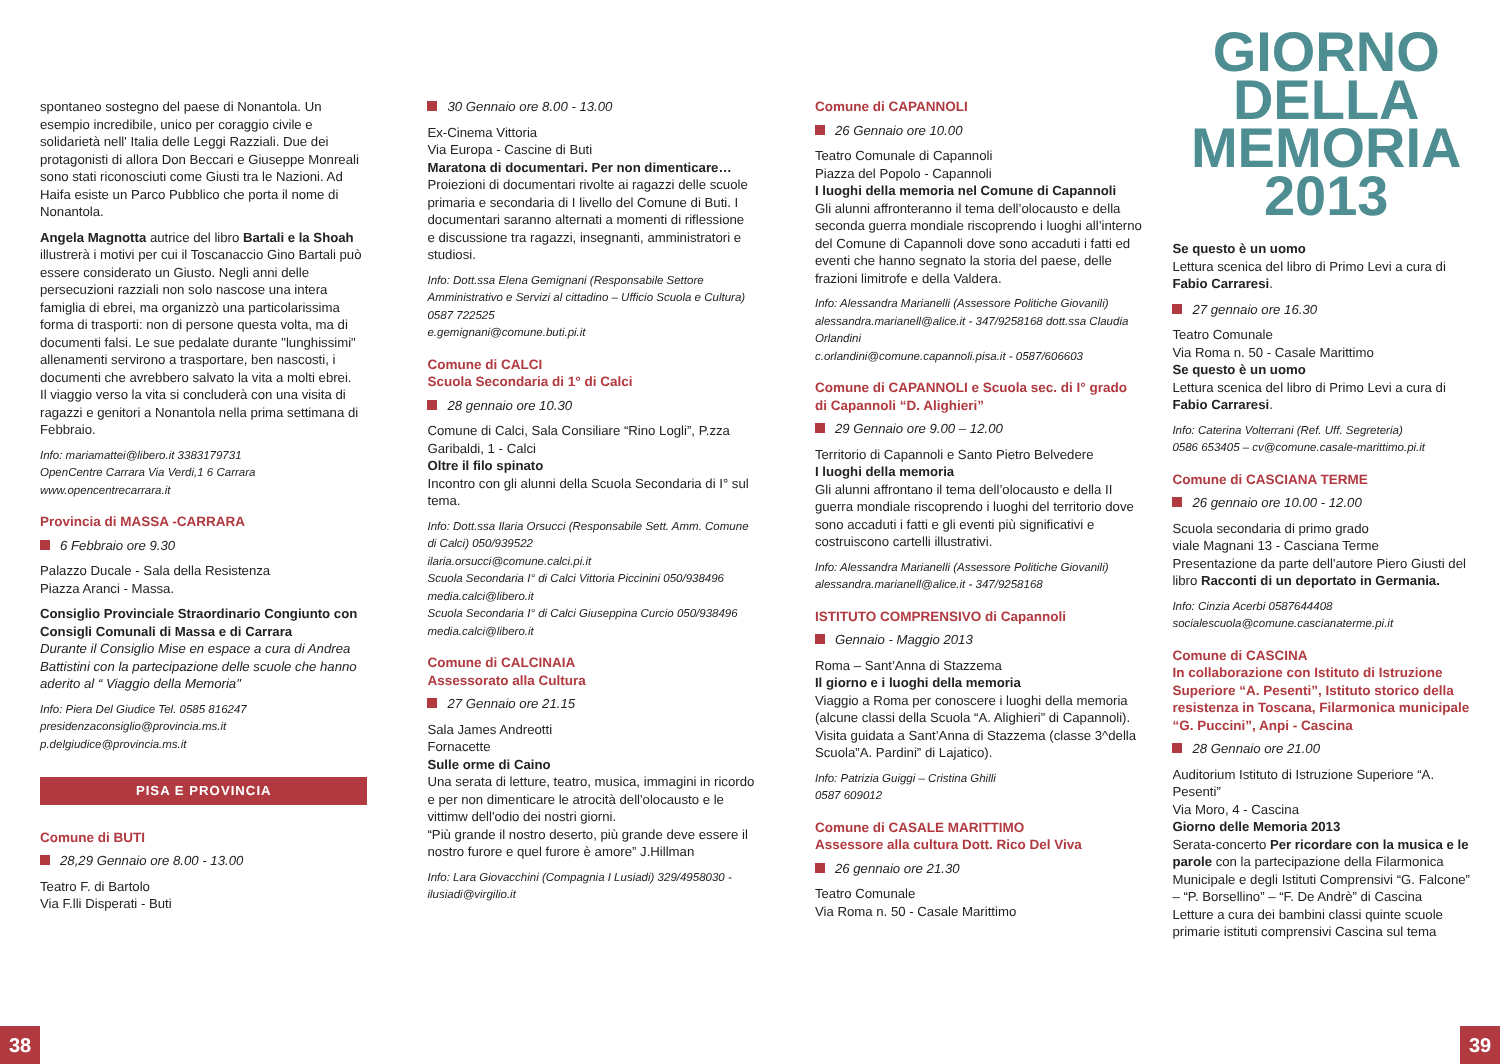spontaneo sostegno del paese di Nonantola. Un esempio incredibile, unico per coraggio civile e solidarietà nell' Italia delle Leggi Razziali. Due dei protagonisti di allora Don Beccari e Giuseppe Monreali sono stati riconosciuti come Giusti tra le Nazioni. Ad Haifa esiste un Parco Pubblico che porta il nome di Nonantola.
Angela Magnotta autrice del libro Bartali e la Shoah illustrerà i motivi per cui il Toscanaccio Gino Bartali può essere considerato un Giusto. Negli anni delle persecuzioni razziali non solo nascose una intera famiglia di ebrei, ma organizzò una particolarissima forma di trasporti: non di persone questa volta, ma di documenti falsi. Le sue pedalate durante "lunghissimi" allenamenti servirono a trasportare, ben nascosti, i documenti che avrebbero salvato la vita a molti ebrei.
Il viaggio verso la vita si concluderà con una visita di ragazzi e genitori a Nonantola nella prima settimana di Febbraio.
Info: mariamattei@libero.it 3383179731
OpenCentre Carrara Via Verdi,1 6 Carrara
www.opencentrecarrara.it
Provincia di MASSA -CARRARA
6 Febbraio ore 9.30
Palazzo Ducale - Sala della Resistenza
Piazza Aranci - Massa.
Consiglio Provinciale Straordinario Congiunto con Consigli Comunali di Massa e di Carrara
Durante il Consiglio Mise en espace a cura di Andrea Battistini con la partecipazione delle scuole che hanno aderito al “ Viaggio della Memoria"
Info: Piera Del Giudice Tel. 0585 816247
presidenzaconsiglio@provincia.ms.it
p.delgiudice@provincia.ms.it
PISA E PROVINCIA
Comune di BUTI
28,29 Gennaio ore 8.00 - 13.00
Teatro F. di Bartolo
Via F.lli Disperati - Buti
30 Gennaio ore 8.00 - 13.00
Ex-Cinema Vittoria
Via Europa - Cascine di Buti
Maratona di documentari. Per non dimenticare…
Proiezioni di documentari rivolte ai ragazzi delle scuole primaria e secondaria di I livello del Comune di Buti. I documentari saranno alternati a momenti di riflessione e discussione tra ragazzi, insegnanti, amministratori e studiosi.
Info: Dott.ssa Elena Gemignani (Responsabile Settore Amministrativo e Servizi al cittadino – Ufficio Scuola e Cultura) 0587 722525
e.gemignani@comune.buti.pi.it
Comune di CALCI
Scuola Secondaria di 1° di Calci
28 gennaio ore 10.30
Comune di Calci, Sala Consiliare “Rino Logli”, P.zza Garibaldi, 1 - Calci
Oltre il filo spinato
Incontro con gli alunni della Scuola Secondaria di I° sul tema.
Info: Dott.ssa Ilaria Orsucci (Responsabile Sett. Amm. Comune di Calci) 050/939522
ilaria.orsucci@comune.calci.pi.it
Scuola Secondaria I° di Calci Vittoria Piccinini 050/938496 media.calci@libero.it
Scuola Secondaria I° di Calci Giuseppina Curcio 050/938496 media.calci@libero.it
Comune di CALCINAIA
Assessorato alla Cultura
27 Gennaio ore 21.15
Sala James Andreotti
Fornacette
Sulle orme di Caino
Una serata di letture, teatro, musica, immagini in ricordo e per non dimenticare le atrocità dell'olocausto e le vittimw dell'odio dei nostri giorni.
“Più grande il nostro deserto, più grande deve essere il nostro furore e quel furore è amore” J.Hillman
Info: Lara Giovacchini (Compagnia I Lusiadi) 329/4958030 - ilusiadi@virgilio.it
Comune di CAPANNOLI
26 Gennaio ore 10.00
Teatro Comunale di Capannoli
Piazza del Popolo - Capannoli
I luoghi della memoria nel Comune di Capannoli
Gli alunni affronteranno il tema dell’olocausto e della seconda guerra mondiale riscoprendo i luoghi all’interno del Comune di Capannoli dove sono accaduti i fatti ed eventi che hanno segnato la storia del paese, delle frazioni limitrofe e della Valdera.
Info: Alessandra Marianelli (Assessore Politiche Giovanili) alessandra.marianell@alice.it - 347/9258168 dott.ssa Claudia Orlandini
c.orlandini@comune.capannoli.pisa.it - 0587/606603
Comune di CAPANNOLI e Scuola sec. di I° grado di Capannoli “D. Alighieri”
29 Gennaio ore 9.00 – 12.00
Territorio di Capannoli e Santo Pietro Belvedere
I luoghi della memoria
Gli alunni affrontano il tema dell’olocausto e della II guerra mondiale riscoprendo i luoghi del territorio dove sono accaduti i fatti e gli eventi più significativi e costruiscono cartelli illustrativi.
Info: Alessandra Marianelli (Assessore Politiche Giovanili) alessandra.marianell@alice.it - 347/9258168
ISTITUTO COMPRENSIVO di Capannoli
Gennaio - Maggio 2013
Roma – Sant’Anna di Stazzema
Il giorno e i luoghi della memoria
Viaggio a Roma per conoscere i luoghi della memoria (alcune classi della Scuola “A. Alighieri” di Capannoli).
Visita guidata a Sant’Anna di Stazzema (classe 3^della Scuola”A. Pardini” di Lajatico).
Info: Patrizia Guiggi – Cristina Ghilli
0587 609012
Comune di CASALE MARITTIMO
Assessore alla cultura Dott. Rico Del Viva
26 gennaio ore 21.30
Teatro Comunale
Via Roma n. 50 - Casale Marittimo
GIORNO
DELLA
MEMORIA
2013
Se questo è un uomo
Lettura scenica del libro di Primo Levi a cura di Fabio Carraresi.
27 gennaio ore 16.30
Teatro Comunale
Via Roma n. 50 - Casale Marittimo
Se questo è un uomo
Lettura scenica del libro di Primo Levi a cura di Fabio Carraresi.
Info: Caterina Volterrani (Ref. Uff. Segreteria)
0586 653405 – cv@comune.casale-marittimo.pi.it
Comune di CASCIANA TERME
26 gennaio ore 10.00 - 12.00
Scuola secondaria di primo grado
viale Magnani 13 - Casciana Terme
Presentazione da parte dell'autore Piero Giusti del libro Racconti di un deportato in Germania.
Info: Cinzia Acerbi 0587644408
socialescuola@comune.cascianaterme.pi.it
Comune di CASCINA
In collaborazione con Istituto di Istruzione Superiore “A. Pesenti”, Istituto storico della resistenza in Toscana, Filarmonica municipale “G. Puccini”, Anpi - Cascina
28 Gennaio ore 21.00
Auditorium Istituto di Istruzione Superiore “A. Pesenti”
Via Moro, 4 - Cascina
Giorno delle Memoria 2013
Serata-concerto Per ricordare con la musica e le parole con la partecipazione della Filarmonica Municipale e degli Istituti Comprensivi “G. Falcone” – “P. Borsellino” – “F. De Andrè” di Cascina
Letture a cura dei bambini classi quinte scuole primarie istituti comprensivi Cascina sul tema
38 39